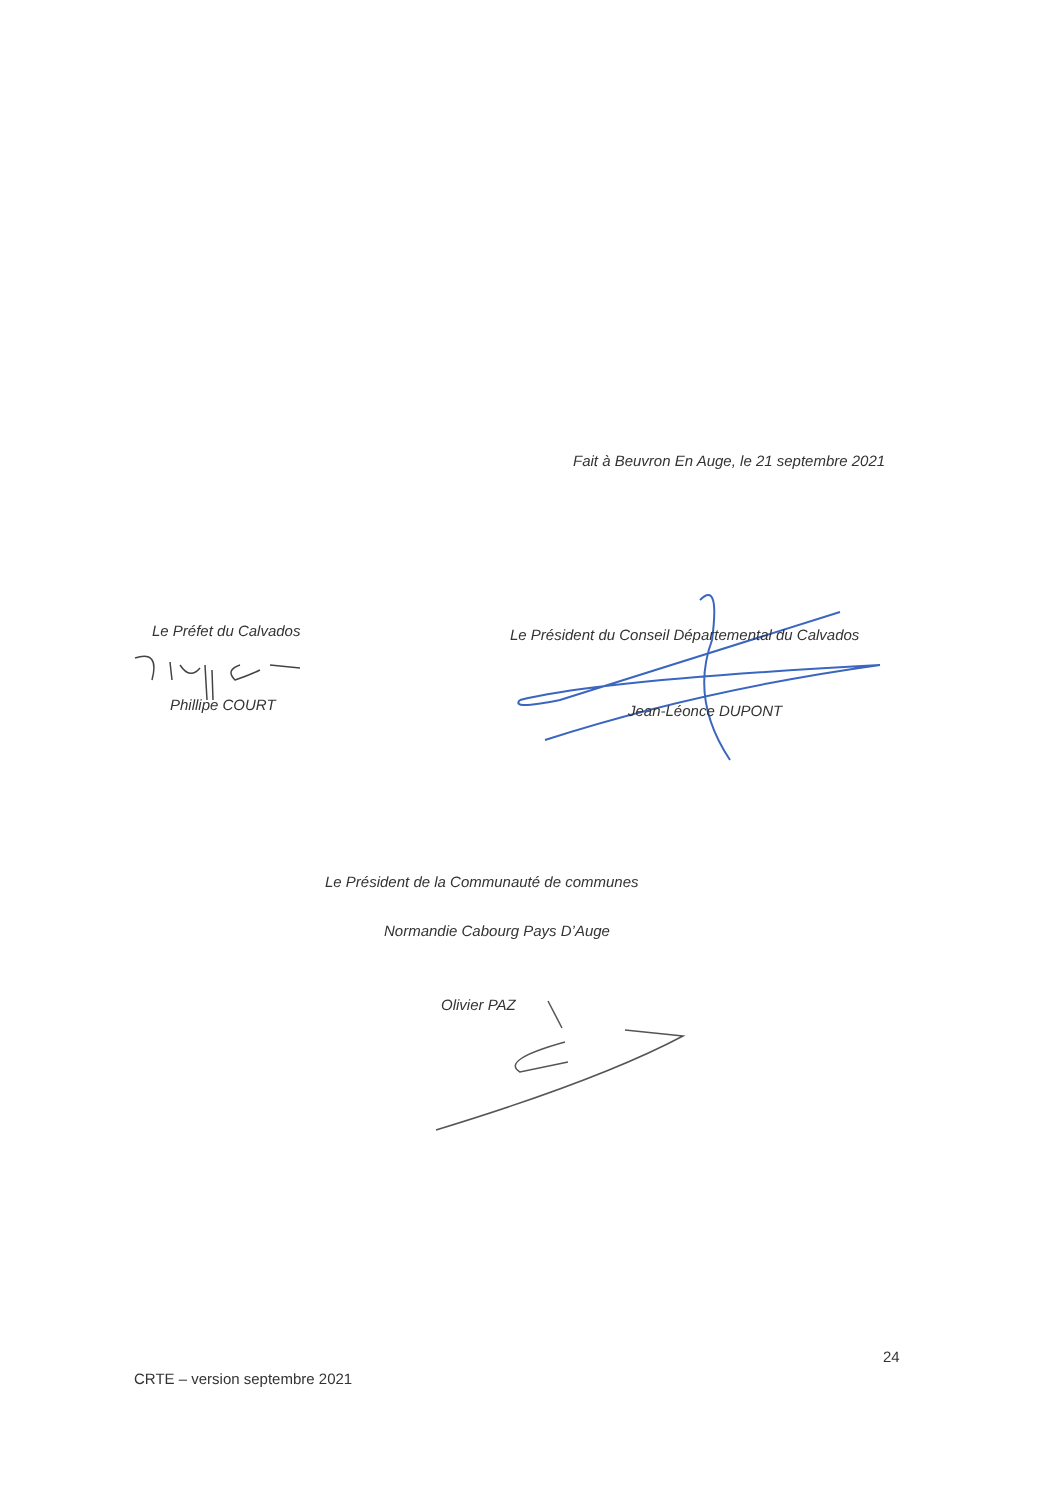Fait à Beuvron En Auge, le 21 septembre 2021
Le Préfet du Calvados
Phillipe COURT
Le Président du Conseil Départemental du Calvados
Jean-Léonce DUPONT
Le Président de la Communauté de communes
Normandie Cabourg Pays D’Auge
Olivier PAZ
24
CRTE – version septembre 2021